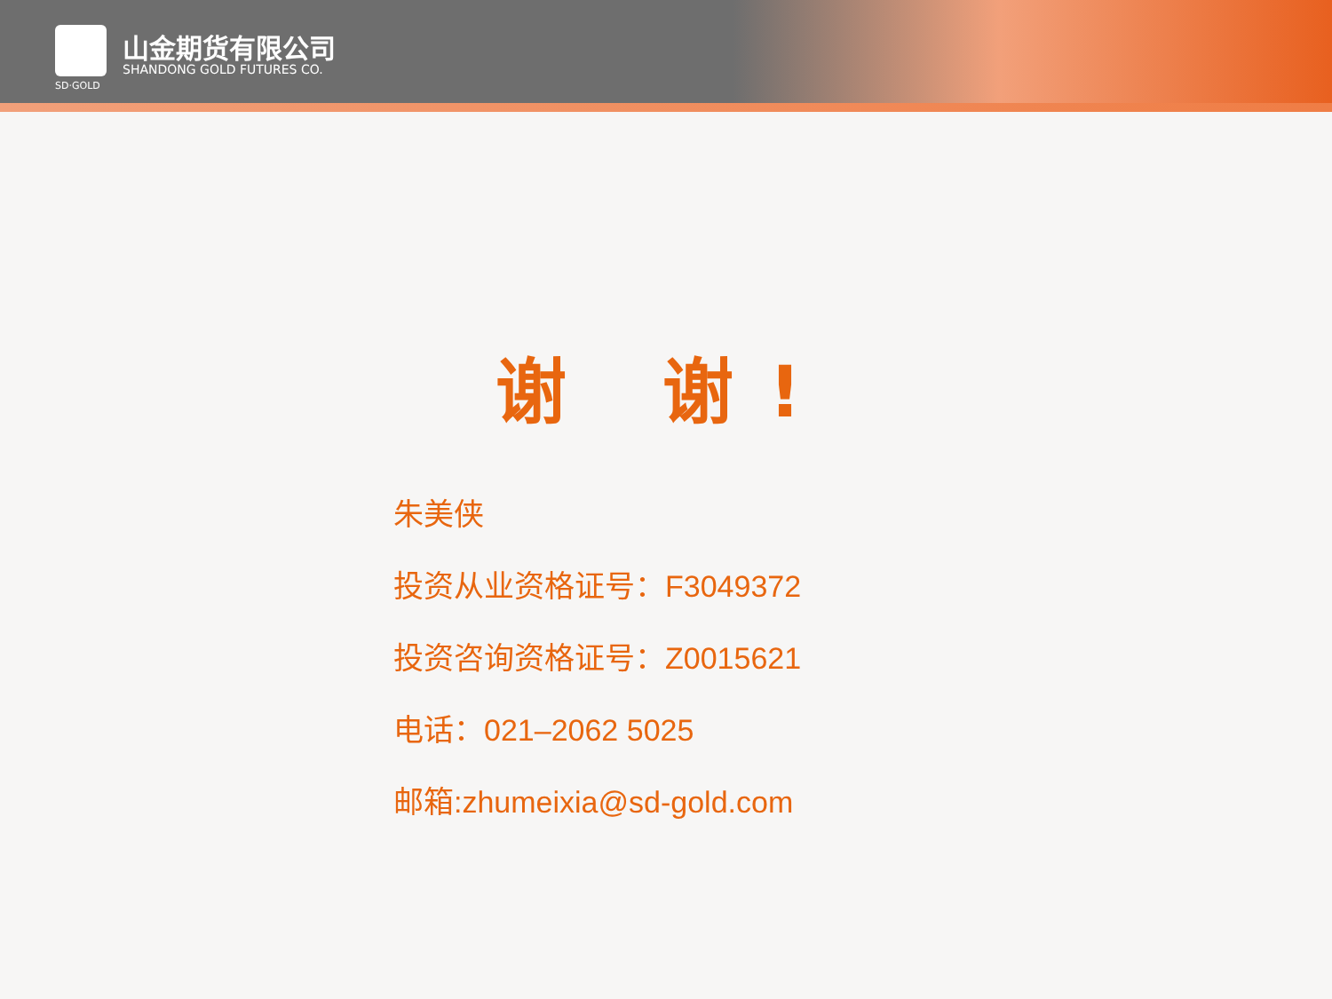山金期货有限公司
SHANDONG GOLD FUTURES CO.
SD·GOLD
谢 谢!
朱美侠
投资从业资格证号：F3049372
投资咨询资格证号：Z0015621
电话：021–2062 5025
邮箱:zhumeixia@sd-gold.com